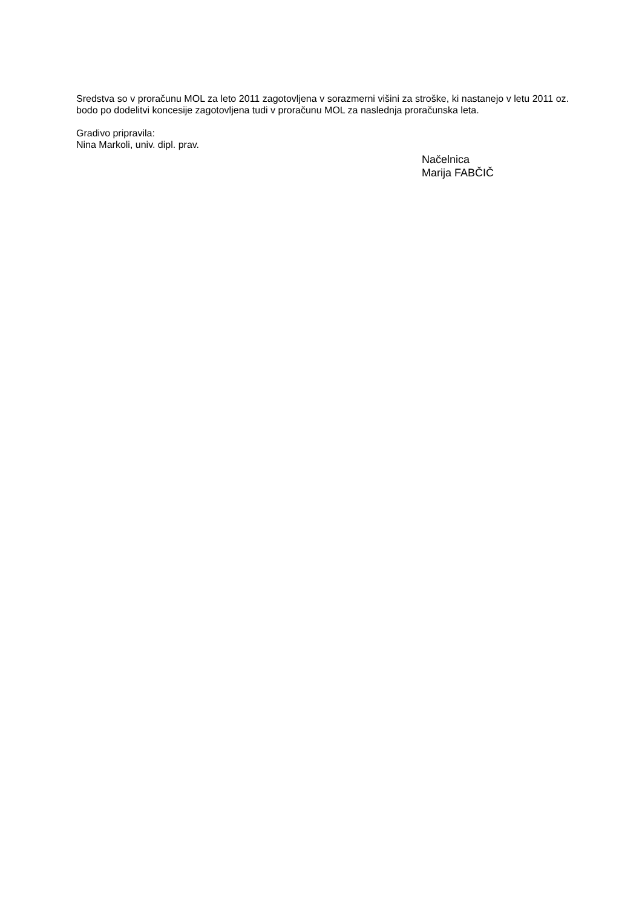Sredstva so v proračunu MOL za leto 2011 zagotovljena v sorazmerni višini za stroške, ki nastanejo v letu 2011 oz. bodo po dodelitvi koncesije zagotovljena tudi v proračunu MOL za naslednja proračunska leta.
Gradivo pripravila:
Nina Markoli, univ. dipl. prav.
Načelnica
Marija FABČIČ